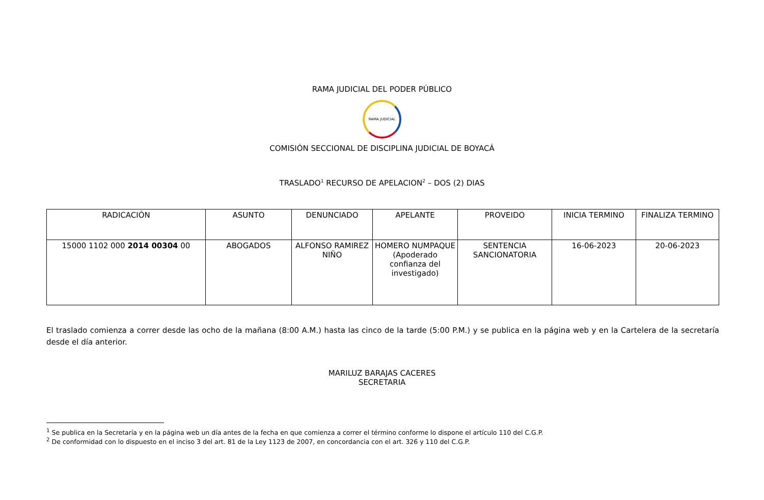RAMA JUDICIAL DEL PODER PÚBLICO
RAMA JUDICIAL
COMISIÓN SECCIONAL DE DISCIPLINA JUDICIAL DE BOYACÁ
TRASLADO<sup>1</sup> RECURSO DE APELACION<sup>2</sup> – DOS (2) DIAS
| RADICACIÓN | ASUNTO | DENUNCIADO | APELANTE | PROVEIDO | INICIA TERMINO | FINALIZA TERMINO |
| --- | --- | --- | --- | --- | --- | --- |
| 15000 1102 000 2014 00304 00 | ABOGADOS | ALFONSO RAMIREZ NIÑO | HOMERO NUMPAQUE (Apoderado confianza del investigado) | SENTENCIA SANCIONATORIA | 16-06-2023 | 20-06-2023 |
El traslado comienza a correr desde las ocho de la mañana (8:00 A.M.) hasta las cinco de la tarde (5:00 P.M.) y se publica en la página web y en la Cartelera de la secretaría desde el día anterior.
MARILUZ BARAJAS CACERES
SECRETARIA
<sup>1</sup> Se publica en la Secretaría y en la página web un día antes de la fecha en que comienza a correr el término conforme lo dispone el artículo 110 del C.G.P.
<sup>2</sup> De conformidad con lo dispuesto en el inciso 3 del art. 81 de la Ley 1123 de 2007, en concordancia con el art. 326 y 110 del C.G.P.